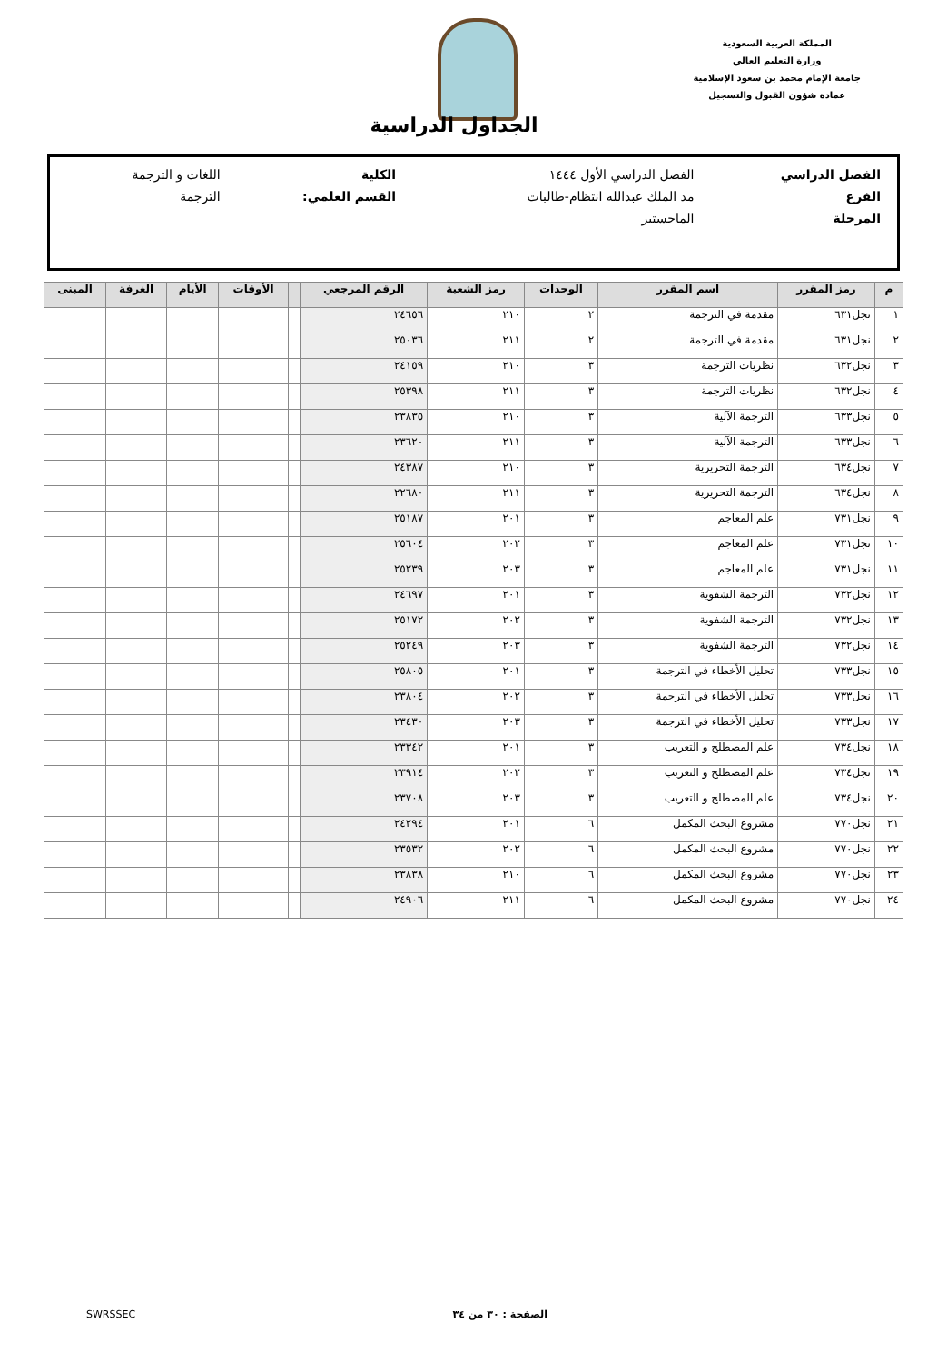المملكة العربية السعودية
وزارة التعليم العالي
جامعة الإمام محمد بن سعود الإسلامية
عمادة شؤون القبول والتسجيل
الجداول الدراسية
| الفصل الدراسي | الفصل الدراسي الأول ١٤٤٤ | الكلية | اللغات و الترجمة |
| الفرع | مد الملك عبدالله انتظام-طالبات | القسم العلمي: | الترجمة |
| المرحلة | الماجستير | | |
| م | رمز المقرر | اسم المقرر | الوحدات | رمز الشعبة | الرقم المرجعي | | الأوقات | الأيام | الغرفة | المبنى |
| --- | --- | --- | --- | --- | --- | --- | --- | --- | --- | --- |
| ١ | نجل٦٣١ | مقدمة في الترجمة | ٢ | ٢١٠ | ٢٤٦٥٦ | | | | | |
| ٢ | نجل٦٣١ | مقدمة في الترجمة | ٢ | ٢١١ | ٢٥٠٣٦ | | | | | |
| ٣ | نجل٦٣٢ | نظريات الترجمة | ٣ | ٢١٠ | ٢٤١٥٩ | | | | | |
| ٤ | نجل٦٣٢ | نظريات الترجمة | ٣ | ٢١١ | ٢٥٣٩٨ | | | | | |
| ٥ | نجل٦٣٣ | الترجمة الآلية | ٣ | ٢١٠ | ٢٣٨٣٥ | | | | | |
| ٦ | نجل٦٣٣ | الترجمة الآلية | ٣ | ٢١١ | ٢٣٦٢٠ | | | | | |
| ٧ | نجل٦٣٤ | الترجمة التحريرية | ٣ | ٢١٠ | ٢٤٣٨٧ | | | | | |
| ٨ | نجل٦٣٤ | الترجمة التحريرية | ٣ | ٢١١ | ٢٢٦٨٠ | | | | | |
| ٩ | نجل٧٣١ | علم المعاجم | ٣ | ٢٠١ | ٢٥١٨٧ | | | | | |
| ١٠ | نجل٧٣١ | علم المعاجم | ٣ | ٢٠٢ | ٢٥٦٠٤ | | | | | |
| ١١ | نجل٧٣١ | علم المعاجم | ٣ | ٢٠٣ | ٢٥٢٣٩ | | | | | |
| ١٢ | نجل٧٣٢ | الترجمة الشفوية | ٣ | ٢٠١ | ٢٤٦٩٧ | | | | | |
| ١٣ | نجل٧٣٢ | الترجمة الشفوية | ٣ | ٢٠٢ | ٢٥١٧٢ | | | | | |
| ١٤ | نجل٧٣٢ | الترجمة الشفوية | ٣ | ٢٠٣ | ٢٥٢٤٩ | | | | | |
| ١٥ | نجل٧٣٣ | تحليل الأخطاء في الترجمة | ٣ | ٢٠١ | ٢٥٨٠٥ | | | | | |
| ١٦ | نجل٧٣٣ | تحليل الأخطاء في الترجمة | ٣ | ٢٠٢ | ٢٣٨٠٤ | | | | | |
| ١٧ | نجل٧٣٣ | تحليل الأخطاء في الترجمة | ٣ | ٢٠٣ | ٢٣٤٣٠ | | | | | |
| ١٨ | نجل٧٣٤ | علم المصطلح و التعريب | ٣ | ٢٠١ | ٢٣٣٤٢ | | | | | |
| ١٩ | نجل٧٣٤ | علم المصطلح و التعريب | ٣ | ٢٠٢ | ٢٣٩١٤ | | | | | |
| ٢٠ | نجل٧٣٤ | علم المصطلح و التعريب | ٣ | ٢٠٣ | ٢٣٧٠٨ | | | | | |
| ٢١ | نجل٧٧٠ | مشروع البحث المكمل | ٦ | ٢٠١ | ٢٤٢٩٤ | | | | | |
| ٢٢ | نجل٧٧٠ | مشروع البحث المكمل | ٦ | ٢٠٢ | ٢٣٥٣٢ | | | | | |
| ٢٣ | نجل٧٧٠ | مشروع البحث المكمل | ٦ | ٢١٠ | ٢٣٨٣٨ | | | | | |
| ٢٤ | نجل٧٧٠ | مشروع البحث المكمل | ٦ | ٢١١ | ٢٤٩٠٦ | | | | | |
الصفحة : ٣٠ من ٣٤ SWRSSEC